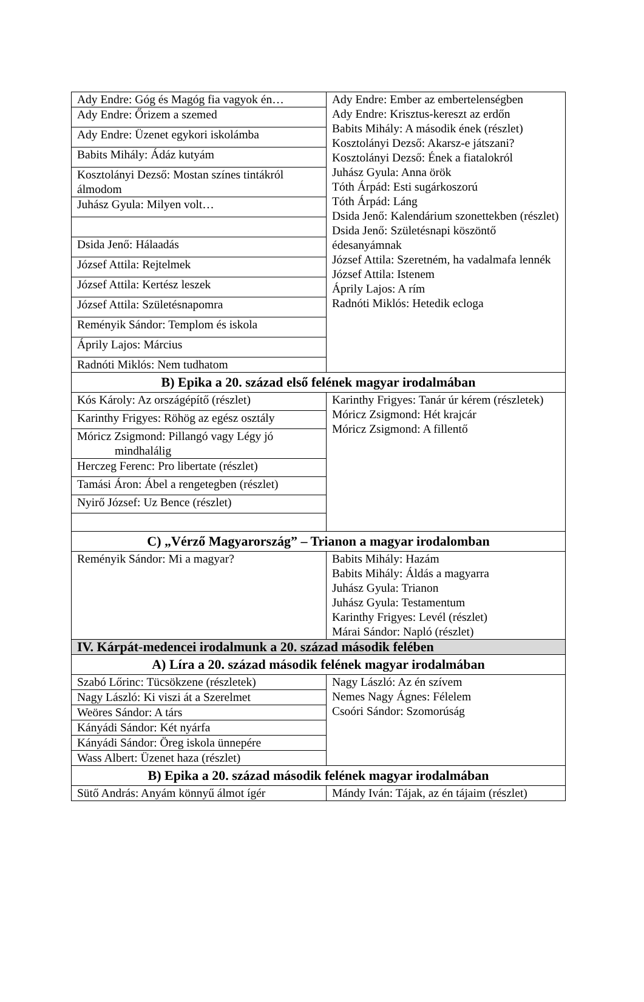| Ady Endre: Góg és Magóg fia vagyok én… | Ady Endre: Ember az embertelenségben Ady Endre: Krisztus-kereszt az erdőn Babits Mihály: A második ének (részlet) Kosztolányi Dezső: Akarsz-e játszani? Kosztolányi Dezső: Ének a fiatalokról Juhász Gyula: Anna örök Tóth Árpád: Esti sugárkoszorú Tóth Árpád: Láng Dsida Jenő: Kalendárium szonettekben (részlet) Dsida Jenő: Születésnapi köszöntő édesanyámnak József Attila: Szeretném, ha vadalmafa lennék József Attila: Istenem Áprily Lajos: A rím Radnóti Miklós: Hetedik ecloga |
| Ady Endre: Őrizem a szemed | |
| Ady Endre: Üzenet egykori iskolámba | |
| Babits Mihály: Ádáz kutyám | |
| Kosztolányi Dezső: Mostan színes tintákról álmodom | |
| Juhász Gyula: Milyen volt… | |
| Dsida Jenő: Hálaadás | |
| József Attila: Rejtelmek | |
| József Attila: Kertész leszek | |
| József Attila: Születésnapomra | |
| Reményik Sándor: Templom és iskola | |
| Áprily Lajos: Március | |
| Radnóti Miklós: Nem tudhatom | |
| B) Epika a 20. század első felének magyar irodalmában | |
| Kós Károly: Az országépítő (részlet) | Karinthy Frigyes: Tanár úr kérem (részletek) Móricz Zsigmond: Hét krajcár Móricz Zsigmond: A fillentő |
| Karinthy Frigyes: Röhög az egész osztály | |
| Móricz Zsigmond: Pillangó vagy Légy jó mindhalálig | |
| Herczeg Ferenc: Pro libertate (részlet) | |
| Tamási Áron: Ábel a rengetegben (részlet) | |
| Nyirő József: Uz Bence (részlet) | |
| C) „Vérző Magyarország” – Trianon a magyar irodalomban | |
| Reményik Sándor: Mi a magyar? | Babits Mihály: Hazám Babits Mihály: Áldás a magyarra Juhász Gyula: Trianon Juhász Gyula: Testamentum Karinthy Frigyes: Levél (részlet) Márai Sándor: Napló (részlet) |
| IV. Kárpát-medencei irodalmunk a 20. század második felében | |
| A) Líra a 20. század második felének magyar irodalmában | |
| Szabó Lőrinc: Tücsökzene (részletek) | Nagy László: Az én szívem Nemes Nagy Ágnes: Félelem Csoóri Sándor: Szomorúság |
| Nagy László: Ki viszi át a Szerelmet | |
| Weöres Sándor: A társ | |
| Kányádi Sándor: Két nyárfa | |
| Kányádi Sándor: Öreg iskola ünnepére | |
| Wass Albert: Üzenet haza (részlet) | |
| B) Epika a 20. század második felének magyar irodalmában | |
| Sütő András: Anyám könnyű álmot ígér | Mándy Iván: Tájak, az én tájaim (részlet) |